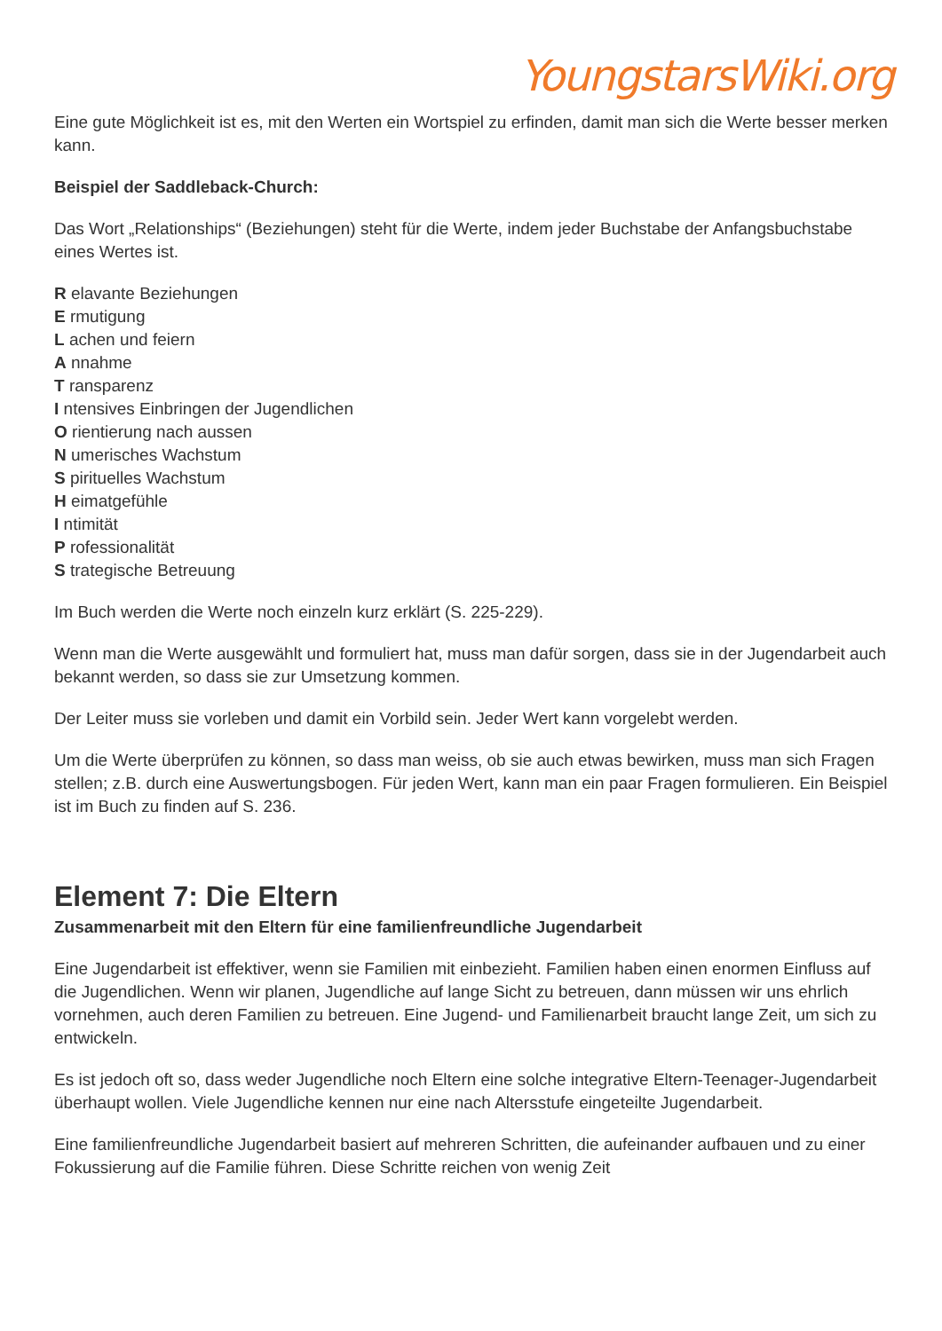YoungstarsWiki.org
Eine gute Möglichkeit ist es, mit den Werten ein Wortspiel zu erfinden, damit man sich die Werte besser merken kann.
Beispiel der Saddleback-Church:
Das Wort „Relationships“ (Beziehungen) steht für die Werte, indem jeder Buchstabe der Anfangsbuchstabe eines Wertes ist.
R elavante Beziehungen
E rmutigung
L achen und feiern
A nnahme
T ransparenz
I ntensives Einbringen der Jugendlichen
O rientierung nach aussen
N umerisches Wachstum
S pirituelles Wachstum
H eimatgefühle
I ntimität
P rofessionalität
S trategische Betreuung
Im Buch werden die Werte noch einzeln kurz erklärt (S. 225-229).
Wenn man die Werte ausgewählt und formuliert hat, muss man dafür sorgen, dass sie in der Jugendarbeit auch bekannt werden, so dass sie zur Umsetzung kommen.
Der Leiter muss sie vorleben und damit ein Vorbild sein. Jeder Wert kann vorgelebt werden.
Um die Werte überprüfen zu können, so dass man weiss, ob sie auch etwas bewirken, muss man sich Fragen stellen; z.B. durch eine Auswertungsbogen. Für jeden Wert, kann man ein paar Fragen formulieren. Ein Beispiel ist im Buch zu finden auf S. 236.
Element 7: Die Eltern
Zusammenarbeit mit den Eltern für eine familienfreundliche Jugendarbeit
Eine Jugendarbeit ist effektiver, wenn sie Familien mit einbezieht. Familien haben einen enormen Einfluss auf die Jugendlichen. Wenn wir planen, Jugendliche auf lange Sicht zu betreuen, dann müssen wir uns ehrlich vornehmen, auch deren Familien zu betreuen. Eine Jugend- und Familienarbeit braucht lange Zeit, um sich zu entwickeln.
Es ist jedoch oft so, dass weder Jugendliche noch Eltern eine solche integrative Eltern-Teenager-Jugendarbeit überhaupt wollen. Viele Jugendliche kennen nur eine nach Altersstufe eingeteilte Jugendarbeit.
Eine familienfreundliche Jugendarbeit basiert auf mehreren Schritten, die aufeinander aufbauen und zu einer Fokussierung auf die Familie führen. Diese Schritte reichen von wenig Zeit